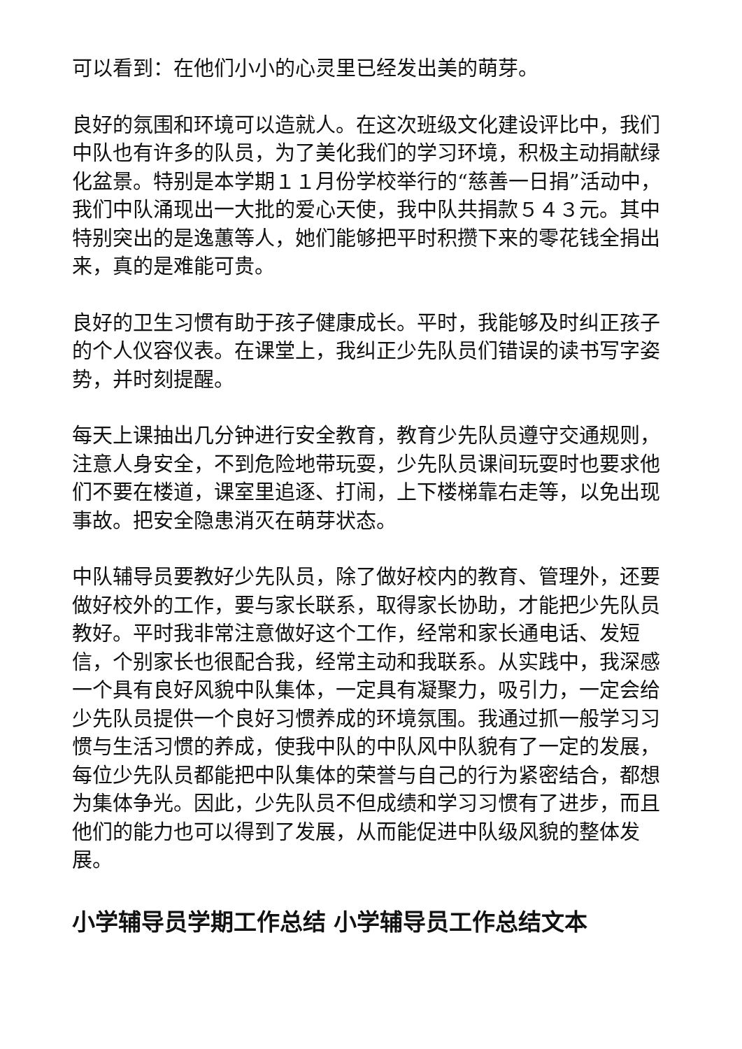可以看到：在他们小小的心灵里已经发出美的萌芽。
良好的氛围和环境可以造就人。在这次班级文化建设评比中，我们中队也有许多的队员，为了美化我们的学习环境，积极主动捐献绿化盆景。特别是本学期１１月份学校举行的“慈善一日捐”活动中，我们中队涌现出一大批的爱心天使，我中队共捐款５４３元。其中特别突出的是逸蕙等人，她们能够把平时积攒下来的零花钱全捐出来，真的是难能可贵。
良好的卫生习惯有助于孩子健康成长。平时，我能够及时纠正孩子的个人仪容仪表。在课堂上，我纠正少先队员们错误的读书写字姿势，并时刻提醒。
每天上课抽出几分钟进行安全教育，教育少先队员遵守交通规则，注意人身安全，不到危险地带玩耍，少先队员课间玩耍时也要求他们不要在楼道，课室里追逐、打闹，上下楼梯靠右走等，以免出现事故。把安全隐患消灭在萌芽状态。
中队辅导员要教好少先队员，除了做好校内的教育、管理外，还要做好校外的工作，要与家长联系，取得家长协助，才能把少先队员教好。平时我非常注意做好这个工作，经常和家长通电话、发短信，个别家长也很配合我，经常主动和我联系。从实践中，我深感一个具有良好风貌中队集体，一定具有凝聚力，吸引力，一定会给少先队员提供一个良好习惯养成的环境氛围。我通过抓一般学习习惯与生活习惯的养成，使我中队的中队风中队貌有了一定的发展，每位少先队员都能把中队集体的荣誉与自己的行为紧密结合，都想为集体争光。因此，少先队员不但成绩和学习习惯有了进步，而且他们的能力也可以得到了发展，从而能促进中队级风貌的整体发展。
小学辅导员学期工作总结 小学辅导员工作总结文本